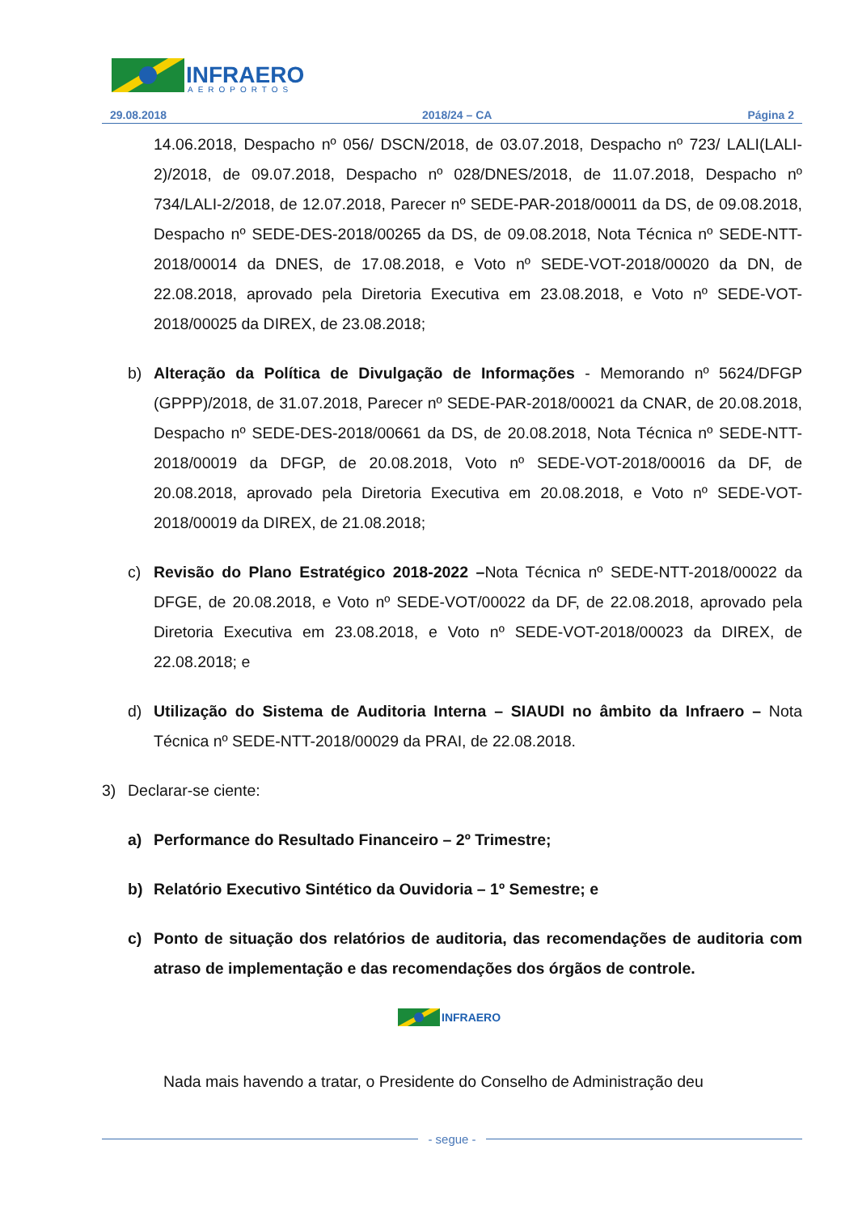INFRAERO
AEROPORTOS
29.08.2018 2018/24 – CA Página 2
14.06.2018, Despacho nº 056/ DSCN/2018, de 03.07.2018, Despacho nº 723/ LALI(LALI-2)/2018, de 09.07.2018, Despacho nº 028/DNES/2018, de 11.07.2018, Despacho nº 734/LALI-2/2018, de 12.07.2018, Parecer nº SEDE-PAR-2018/00011 da DS, de 09.08.2018, Despacho nº SEDE-DES-2018/00265 da DS, de 09.08.2018, Nota Técnica nº SEDE-NTT-2018/00014 da DNES, de 17.08.2018, e Voto nº SEDE-VOT-2018/00020 da DN, de 22.08.2018, aprovado pela Diretoria Executiva em 23.08.2018, e Voto nº SEDE-VOT-2018/00025 da DIREX, de 23.08.2018;
b) Alteração da Política de Divulgação de Informações - Memorando nº 5624/DFGP (GPPP)/2018, de 31.07.2018, Parecer nº SEDE-PAR-2018/00021 da CNAR, de 20.08.2018, Despacho nº SEDE-DES-2018/00661 da DS, de 20.08.2018, Nota Técnica nº SEDE-NTT-2018/00019 da DFGP, de 20.08.2018, Voto nº SEDE-VOT-2018/00016 da DF, de 20.08.2018, aprovado pela Diretoria Executiva em 20.08.2018, e Voto nº SEDE-VOT-2018/00019 da DIREX, de 21.08.2018;
c) Revisão do Plano Estratégico 2018-2022 –Nota Técnica nº SEDE-NTT-2018/00022 da DFGE, de 20.08.2018, e Voto nº SEDE-VOT/00022 da DF, de 22.08.2018, aprovado pela Diretoria Executiva em 23.08.2018, e Voto nº SEDE-VOT-2018/00023 da DIREX, de 22.08.2018; e
d) Utilização do Sistema de Auditoria Interna – SIAUDI no âmbito da Infraero – Nota Técnica nº SEDE-NTT-2018/00029 da PRAI, de 22.08.2018.
3) Declarar-se ciente:
a) Performance do Resultado Financeiro – 2º Trimestre;
b) Relatório Executivo Sintético da Ouvidoria – 1º Semestre; e
c) Ponto de situação dos relatórios de auditoria, das recomendações de auditoria com atraso de implementação e das recomendações dos órgãos de controle.
INFRAERO
Nada mais havendo a tratar, o Presidente do Conselho de Administração deu
- segue -